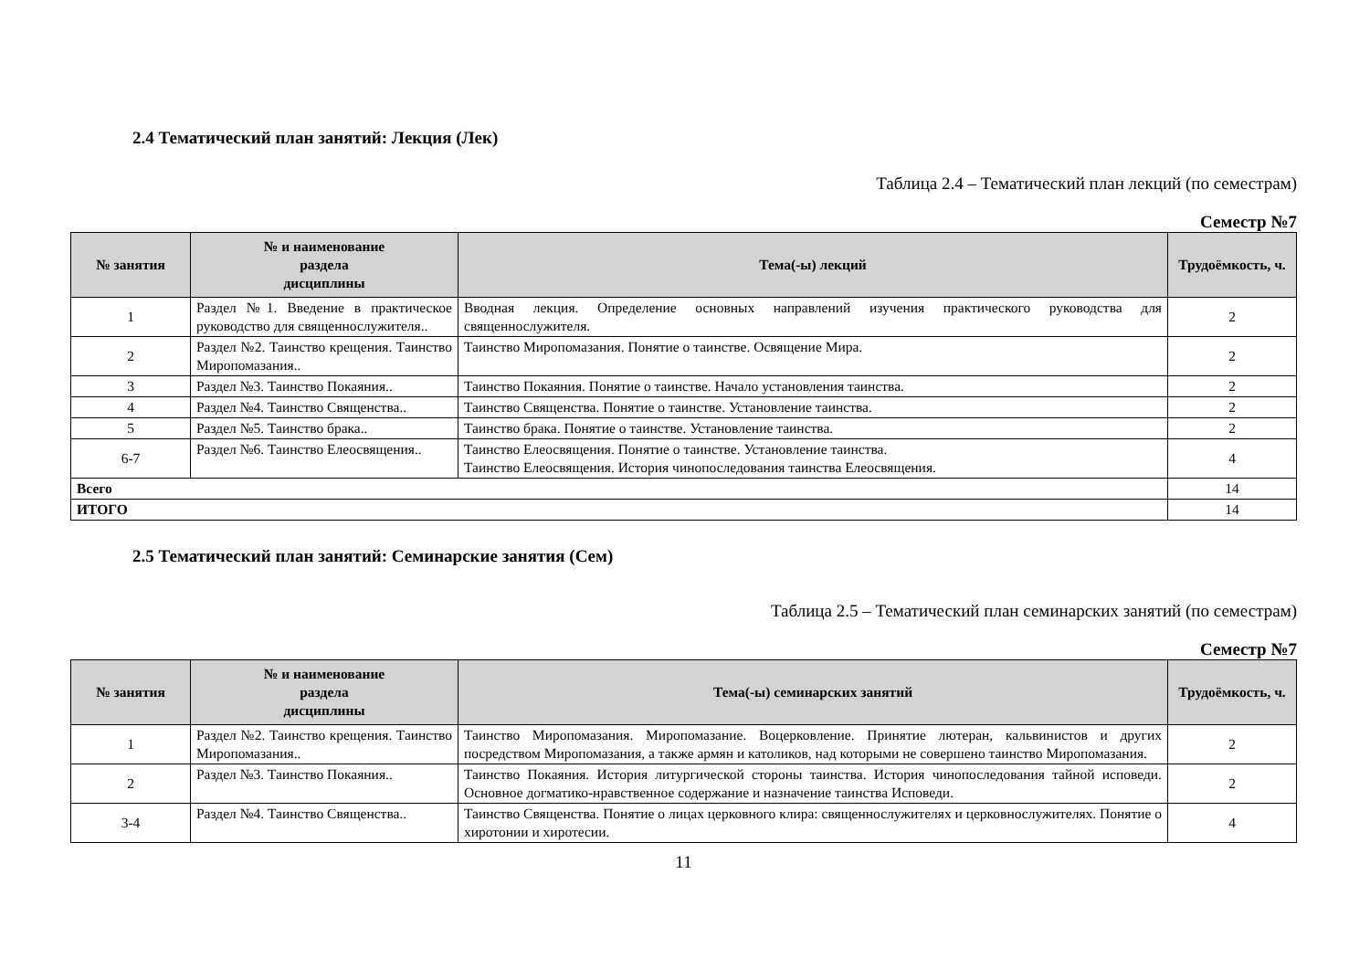2.4 Тематический план занятий: Лекция (Лек)
Таблица 2.4 – Тематический план лекций (по семестрам)
Семестр №7
| № занятия | № и наименование раздела дисциплины | Тема(-ы) лекций | Трудоёмкость, ч. |
| --- | --- | --- | --- |
| 1 | Раздел №1. Введение в практическое руководство для священнослужителя.. | Вводная лекция. Определение основных направлений изучения практического руководства для священнослужителя. | 2 |
| 2 | Раздел №2. Таинство крещения. Таинство Миропомазания.. | Таинство Миропомазания. Понятие о таинстве. Освящение Мира. | 2 |
| 3 | Раздел №3. Таинство Покаяния.. | Таинство Покаяния. Понятие о таинстве. Начало установления таинства. | 2 |
| 4 | Раздел №4. Таинство Священства.. | Таинство Священства. Понятие о таинстве. Установление таинства. | 2 |
| 5 | Раздел №5. Таинство брака.. | Таинство брака. Понятие о таинстве. Установление таинства. | 2 |
| 6-7 | Раздел №6. Таинство Елеосвящения.. | Таинство Елеосвящения. Понятие о таинстве. Установление таинства. Таинство Елеосвящения. История чинопоследования таинства Елеосвящения. | 4 |
| Всего | | | 14 |
| ИТОГО | | | 14 |
2.5 Тематический план занятий: Семинарские занятия (Сем)
Таблица 2.5 – Тематический план семинарских занятий (по семестрам)
Семестр №7
| № занятия | № и наименование раздела дисциплины | Тема(-ы) семинарских занятий | Трудоёмкость, ч. |
| --- | --- | --- | --- |
| 1 | Раздел №2. Таинство крещения. Таинство Миропомазания.. | Таинство Миропомазания. Миропомазание. Воцерковление. Принятие лютеран, кальвинистов и других посредством Миропомазания, а также армян и католиков, над которыми не совершено таинство Миропомазания. | 2 |
| 2 | Раздел №3. Таинство Покаяния.. | Таинство Покаяния. История литургической стороны таинства. История чинопоследования тайной исповеди. Основное догматико-нравственное содержание и назначение таинства Исповеди. | 2 |
| 3-4 | Раздел №4. Таинство Священства.. | Таинство Священства. Понятие о лицах церковного клира: священнослужителях и церковнослужителях. Понятие о хиротонии и хиротесии. | 4 |
11